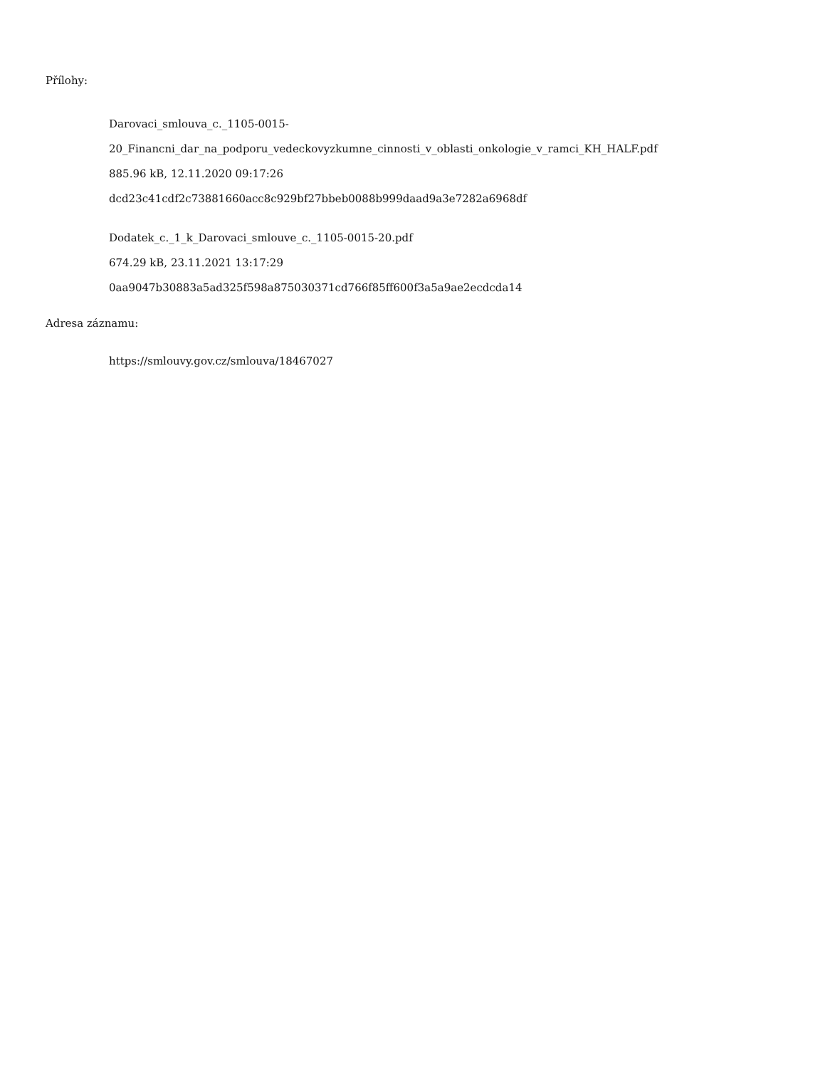Přílohy:
Darovaci_smlouva_c._1105-0015-
20_Financni_dar_na_podporu_vedeckovyzkumne_cinnosti_v_oblasti_onkologie_v_ramci_KH_HALF.pdf
885.96 kB, 12.11.2020 09:17:26
dcd23c41cdf2c73881660acc8c929bf27bbeb0088b999daad9a3e7282a6968df
Dodatek_c._1_k_Darovaci_smlouve_c._1105-0015-20.pdf
674.29 kB, 23.11.2021 13:17:29
0aa9047b30883a5ad325f598a875030371cd766f85ff600f3a5a9ae2ecdcda14
Adresa záznamu:
https://smlouvy.gov.cz/smlouva/18467027